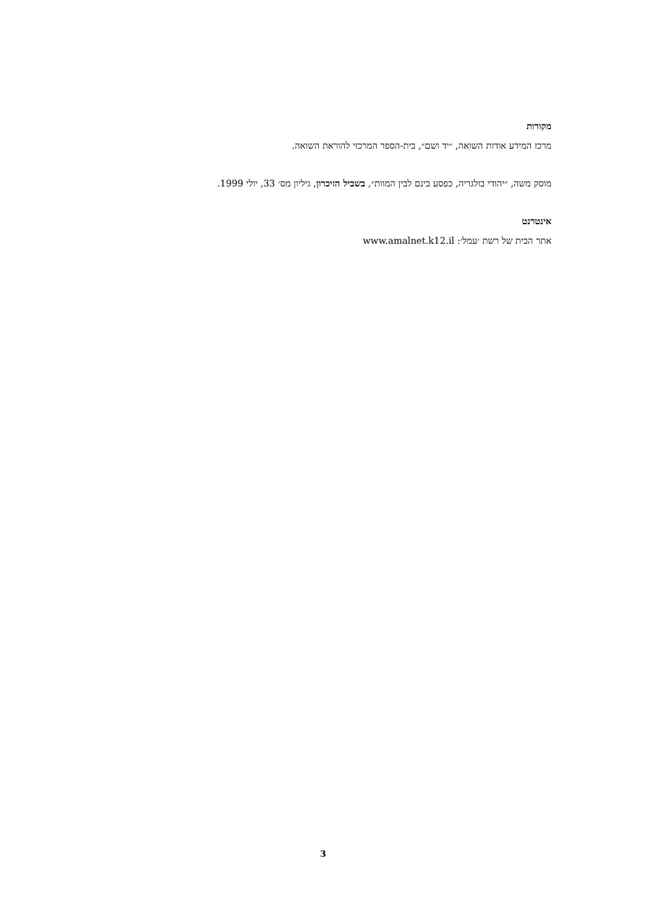מקורות
מרכז המידע אודות השואה, ״יד ושם״, בית-הספר המרכזי להוראת השואה.
מוסק משה, ״יהודי בולגריה, כפסע בינם לבין המוות״, בשביל הזיכרון, גיליון מס׳ 33, יולי 1999.
אינטרנט
אתר הבית של רשת ׳עמל׳: www.amalnet.k12.il
3